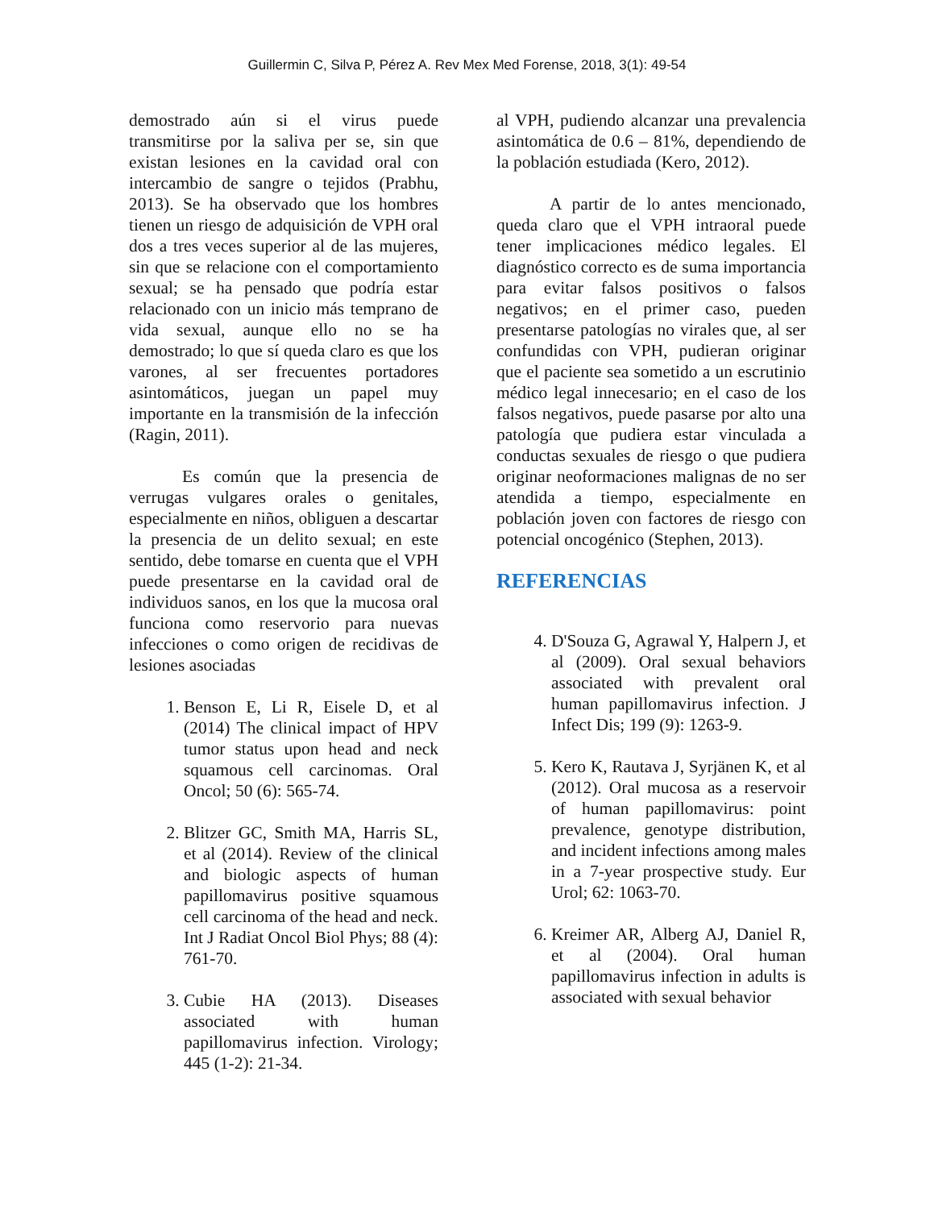Guillermin C, Silva P, Pérez A. Rev Mex Med Forense, 2018, 3(1): 49-54
demostrado aún si el virus puede transmitirse por la saliva per se, sin que existan lesiones en la cavidad oral con intercambio de sangre o tejidos (Prabhu, 2013). Se ha observado que los hombres tienen un riesgo de adquisición de VPH oral dos a tres veces superior al de las mujeres, sin que se relacione con el comportamiento sexual; se ha pensado que podría estar relacionado con un inicio más temprano de vida sexual, aunque ello no se ha demostrado; lo que sí queda claro es que los varones, al ser frecuentes portadores asintomáticos, juegan un papel muy importante en la transmisión de la infección (Ragin, 2011).
Es común que la presencia de verrugas vulgares orales o genitales, especialmente en niños, obliguen a descartar la presencia de un delito sexual; en este sentido, debe tomarse en cuenta que el VPH puede presentarse en la cavidad oral de individuos sanos, en los que la mucosa oral funciona como reservorio para nuevas infecciones o como origen de recidivas de lesiones asociadas
1. Benson E, Li R, Eisele D, et al (2014) The clinical impact of HPV tumor status upon head and neck squamous cell carcinomas. Oral Oncol; 50 (6): 565-74.
2. Blitzer GC, Smith MA, Harris SL, et al (2014). Review of the clinical and biologic aspects of human papillomavirus positive squamous cell carcinoma of the head and neck. Int J Radiat Oncol Biol Phys; 88 (4): 761-70.
3. Cubie HA (2013). Diseases associated with human papillomavirus infection. Virology; 445 (1-2): 21-34.
al VPH, pudiendo alcanzar una prevalencia asintomática de 0.6 – 81%, dependiendo de la población estudiada (Kero, 2012).
A partir de lo antes mencionado, queda claro que el VPH intraoral puede tener implicaciones médico legales. El diagnóstico correcto es de suma importancia para evitar falsos positivos o falsos negativos; en el primer caso, pueden presentarse patologías no virales que, al ser confundidas con VPH, pudieran originar que el paciente sea sometido a un escrutinio médico legal innecesario; en el caso de los falsos negativos, puede pasarse por alto una patología que pudiera estar vinculada a conductas sexuales de riesgo o que pudiera originar neoformaciones malignas de no ser atendida a tiempo, especialmente en población joven con factores de riesgo con potencial oncogénico (Stephen, 2013).
REFERENCIAS
4. D'Souza G, Agrawal Y, Halpern J, et al (2009). Oral sexual behaviors associated with prevalent oral human papillomavirus infection. J Infect Dis; 199 (9): 1263-9.
5. Kero K, Rautava J, Syrjänen K, et al (2012). Oral mucosa as a reservoir of human papillomavirus: point prevalence, genotype distribution, and incident infections among males in a 7-year prospective study. Eur Urol; 62: 1063-70.
6. Kreimer AR, Alberg AJ, Daniel R, et al (2004). Oral human papillomavirus infection in adults is associated with sexual behavior